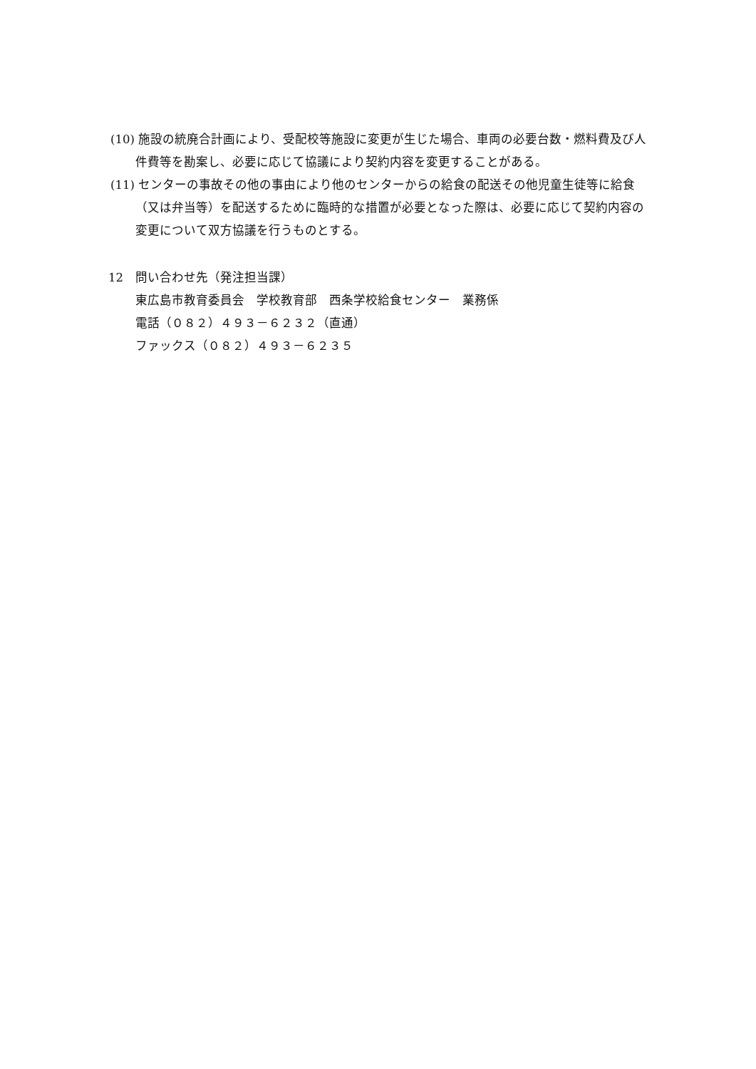(10) 施設の統廃合計画により、受配校等施設に変更が生じた場合、車両の必要台数・燃料費及び人件費等を勘案し、必要に応じて協議により契約内容を変更することがある。
(11) センターの事故その他の事由により他のセンターからの給食の配送その他児童生徒等に給食（又は弁当等）を配送するために臨時的な措置が必要となった際は、必要に応じて契約内容の変更について双方協議を行うものとする。
12　問い合わせ先（発注担当課）
東広島市教育委員会　学校教育部　西条学校給食センター　業務係
電話（０８２）４９３－６２３２（直通）
ファックス（０８２）４９３－６２３５